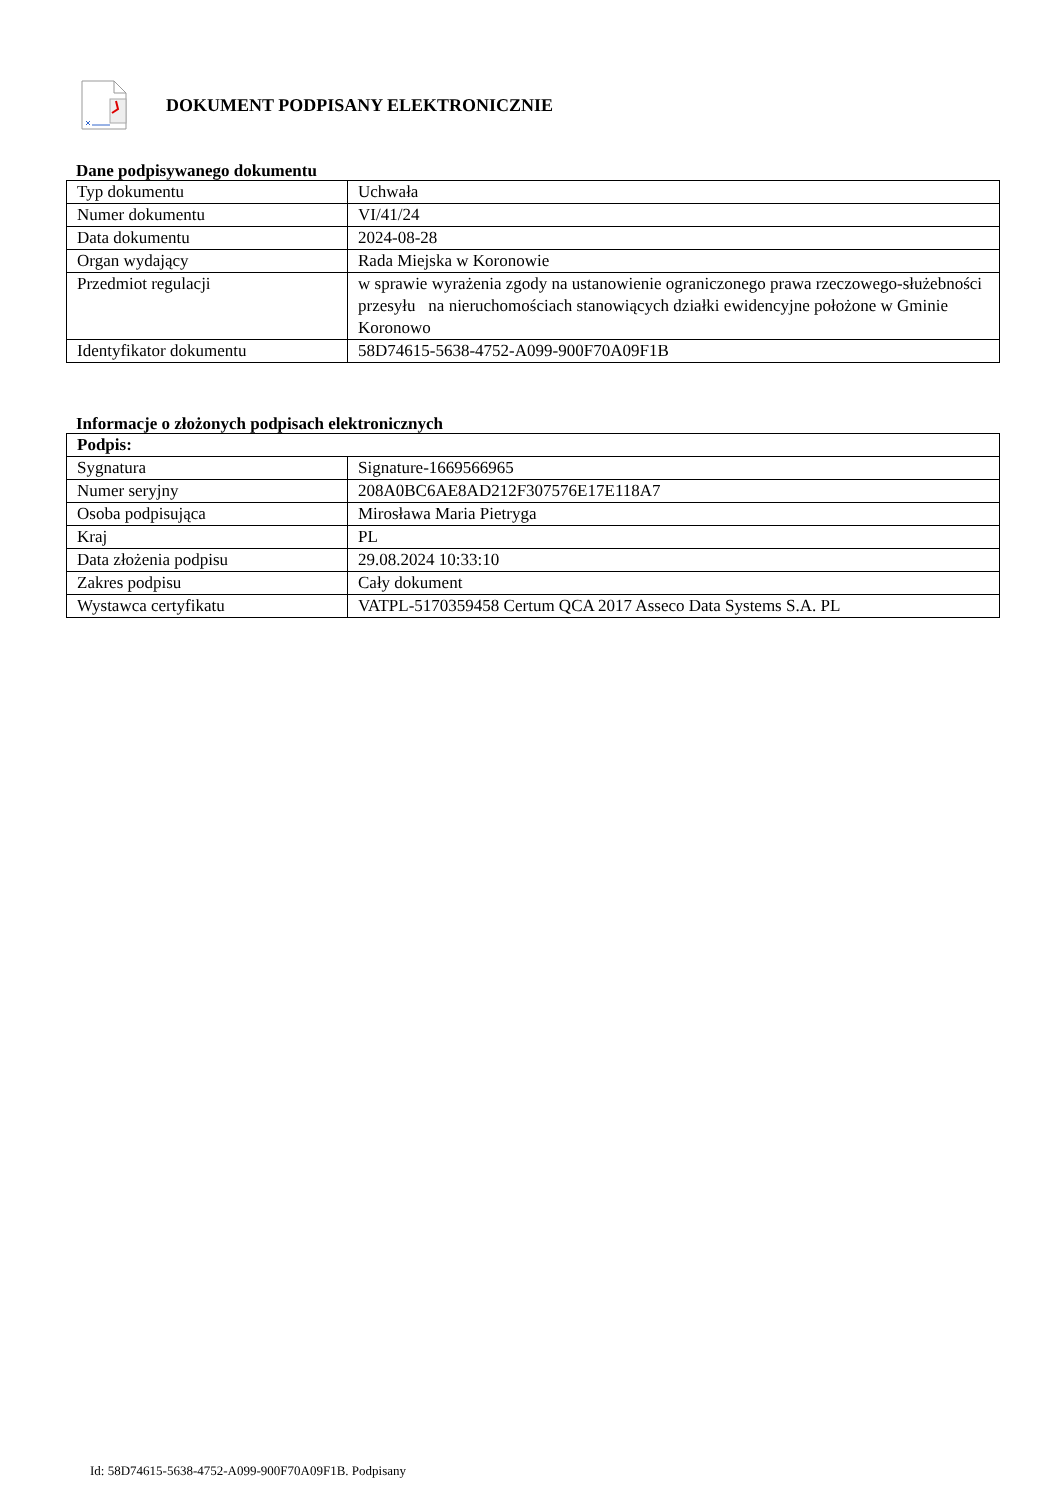DOKUMENT PODPISANY ELEKTRONICZNIE
Dane podpisywanego dokumentu
| Typ dokumentu | Uchwała |
| Numer dokumentu | VI/41/24 |
| Data dokumentu | 2024-08-28 |
| Organ wydający | Rada Miejska w Koronowie |
| Przedmiot regulacji | w sprawie wyrażenia zgody na ustanowienie ograniczonego prawa rzeczowego-służebności przesyłu na nieruchomościach stanowiących działki ewidencyjne położone w Gminie Koronowo |
| Identyfikator dokumentu | 58D74615-5638-4752-A099-900F70A09F1B |
Informacje o złożonych podpisach elektronicznych
| Podpis: | |
| Sygnatura | Signature-1669566965 |
| Numer seryjny | 208A0BC6AE8AD212F307576E17E118A7 |
| Osoba podpisująca | Mirosława Maria Pietryga |
| Kraj | PL |
| Data złożenia podpisu | 29.08.2024 10:33:10 |
| Zakres podpisu | Cały dokument |
| Wystawca certyfikatu | VATPL-5170359458 Certum QCA 2017 Asseco Data Systems S.A. PL |
Id: 58D74615-5638-4752-A099-900F70A09F1B. Podpisany